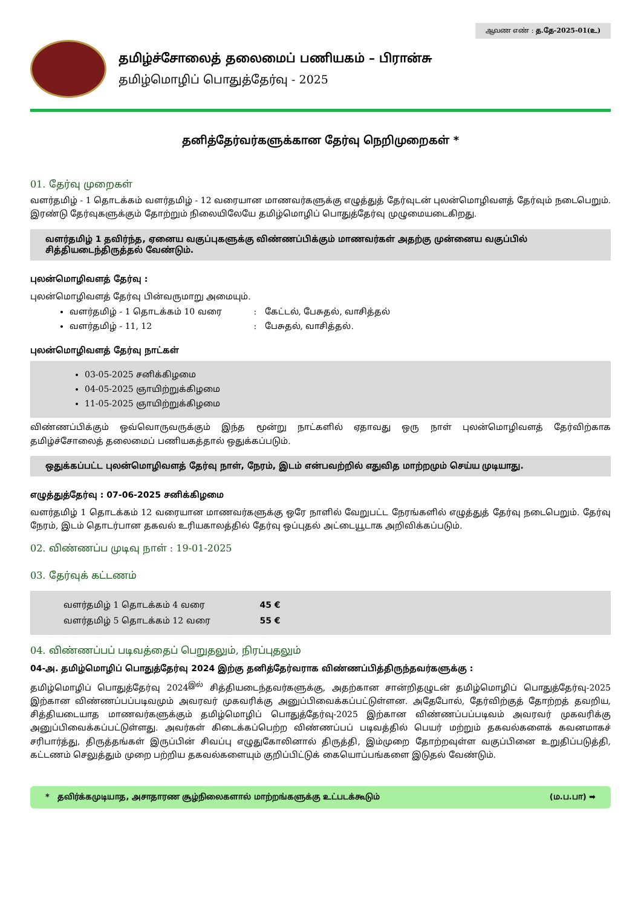ஆவண எண் : த.தே-2025-01(உ)
தமிழ்ச்சோலைத் தலைமைப் பணியகம் – பிரான்சு
தமிழ்மொழிப் பொதுத்தேர்வு - 2025
தனித்தேர்வர்களுக்கான தேர்வு நெறிமுறைகள் *
01. தேர்வு முறைகள்
வளர்தமிழ் - 1 தொடக்கம் வளர்தமிழ் - 12 வரையான மாணவர்களுக்கு எழுத்துத் தேர்வுடன் புலன்மொழிவளத் தேர்வும் நடைபெறும். இரண்டு தேர்வுகளுக்கும் தோற்றும் நிலையிலேயே தமிழ்மொழிப் பொதுத்தேர்வு முழுமையடைகிறது.
வளர்தமிழ் 1 தவிர்ந்த, ஏனைய வகுப்புகளுக்கு விண்ணப்பிக்கும் மாணவர்கள் அதற்கு முன்னைய வகுப்பில் சித்தியடைந்திருத்தல் வேண்டும்.
புலன்மொழிவளத் தேர்வு :
புலன்மொழிவளத் தேர்வு பின்வருமாறு அமையும்.
வளர்தமிழ் - 1 தொடக்கம் 10 வரை : கேட்டல், பேசுதல், வாசித்தல்
வளர்தமிழ் - 11, 12 : பேசுதல், வாசித்தல்.
புலன்மொழிவளத் தேர்வு நாட்கள்
03-05-2025 சனிக்கிழமை
04-05-2025 ஞாயிற்றுக்கிழமை
11-05-2025 ஞாயிற்றுக்கிழமை
விண்ணப்பிக்கும் ஒவ்வொருவருக்கும் இந்த மூன்று நாட்களில் ஏதாவது ஒரு நாள் புலன்மொழிவளத் தேர்விற்காக தமிழ்ச்சோலைத் தலைமைப் பணியகத்தால் ஒதுக்கப்படும்.
ஒதுக்கப்பட்ட புலன்மொழிவளத் தேர்வு நாள், நேரம், இடம் என்பவற்றில் எதுவித மாற்றமும் செய்ய முடியாது.
எழுத்துத்தேர்வு : 07-06-2025 சனிக்கிழமை
வளர்தமிழ் 1 தொடக்கம் 12 வரையான மாணவர்களுக்கு ஒரே நாளில் வேறுபட்ட நேரங்களில் எழுத்துத் தேர்வு நடைபெறும். தேர்வு நேரம், இடம் தொடர்பான தகவல் உரியகாலத்தில் தேர்வு ஒப்புதல் அட்டையூடாக அறிவிக்கப்படும்.
02. விண்ணப்ப முடிவு நாள் : 19-01-2025
03. தேர்வுக் கட்டணம்
வளர்தமிழ் 1 தொடக்கம் 4 வரை 45 €
வளர்தமிழ் 5 தொடக்கம் 12 வரை 55 €
04. விண்ணப்பப் படிவத்தைப் பெறுதலும், நிரப்புதலும்
04-அ. தமிழ்மொழிப் பொதுத்தேர்வு 2024 இற்கு தனித்தேர்வராக விண்ணப்பித்திருந்தவர்களுக்கு :
தமிழ்மொழிப் பொதுத்தேர்வு 2024<sup>இல்</sup> சித்தியடைந்தவர்களுக்கு, அதற்கான சான்றிதழுடன் தமிழ்மொழிப் பொதுத்தேர்வு-2025 இற்கான விண்ணப்பப்படிவமும் அவரவர் முகவரிக்கு அனுப்பிவைக்கப்பட்டுள்ளன. அதேபோல், தேர்விற்குத் தோற்றத் தவறிய, சித்தியடையாத மாணவர்களுக்கும் தமிழ்மொழிப் பொதுத்தேர்வு-2025 இற்கான விண்ணப்பப்படிவம் அவரவர் முகவரிக்கு அனுப்பிவைக்கப்பட்டுள்ளது. அவர்கள் கிடைக்கப்பெற்ற விண்ணப்பப் படிவத்தில் பெயர் மற்றும் தகவல்களைக் கவனமாகச் சரிபார்த்து, திருத்தங்கள் இருப்பின் சிவப்பு எழுதுகோலினால் திருத்தி, இம்முறை தோற்றவுள்ள வகுப்பினை உறுதிப்படுத்தி, கட்டணம் செலுத்தும் முறை பற்றிய தகவல்களையும் குறிப்பிட்டுக் கையொப்பங்களை இடுதல் வேண்டும்.
* தவிர்க்கமுடியாத, அசாதாரண சூழ்நிலைகளால் மாற்றங்களுக்கு உட்படக்கூடும் (ம.ப.பா) ➡